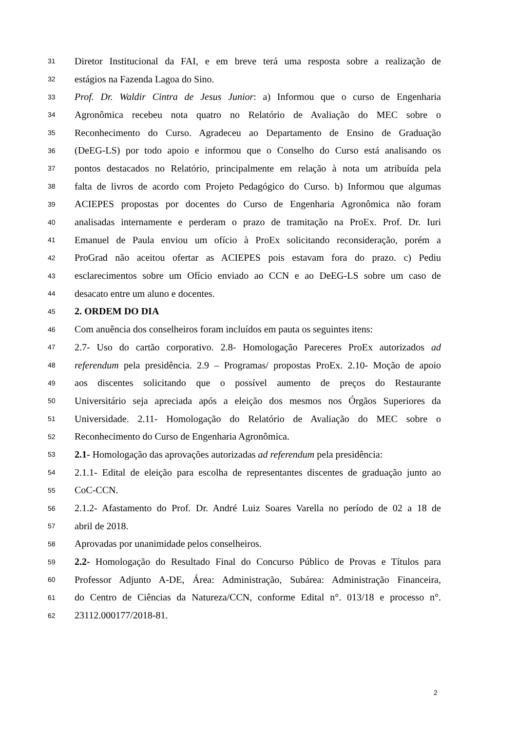31 Diretor Institucional da FAI, e em breve terá uma resposta sobre a realização de
32 estágios na Fazenda Lagoa do Sino.
33 Prof. Dr. Waldir Cintra de Jesus Junior: a) Informou que o curso de Engenharia
34 Agronômica recebeu nota quatro no Relatório de Avaliação do MEC sobre o
35 Reconhecimento do Curso. Agradeceu ao Departamento de Ensino de Graduação
36 (DeEG-LS) por todo apoio e informou que o Conselho do Curso está analisando os
37 pontos destacados no Relatório, principalmente em relação à nota um atribuída pela
38 falta de livros de acordo com Projeto Pedagógico do Curso. b) Informou que algumas
39 ACIEPES propostas por docentes do Curso de Engenharia Agronômica não foram
40 analisadas internamente e perderam o prazo de tramitação na ProEx. Prof. Dr. Iuri
41 Emanuel de Paula enviou um ofício à ProEx solicitando reconsideração, porém a
42 ProGrad não aceitou ofertar as ACIEPES pois estavam fora do prazo. c) Pediu
43 esclarecimentos sobre um Ofício enviado ao CCN e ao DeEG-LS sobre um caso de
44 desacato entre um aluno e docentes.
45 2. ORDEM DO DIA
46 Com anuência dos conselheiros foram incluídos em pauta os seguintes itens:
47 2.7- Uso do cartão corporativo. 2.8- Homologação Pareceres ProEx autorizados ad
48 referendum pela presidência. 2.9 – Programas/ propostas ProEx. 2.10- Moção de apoio
49 aos discentes solicitando que o possível aumento de preços do Restaurante
50 Universitário seja apreciada após a eleição dos mesmos nos Órgãos Superiores da
51 Universidade. 2.11- Homologação do Relatório de Avaliação do MEC sobre o
52 Reconhecimento do Curso de Engenharia Agronômica.
53 2.1- Homologação das aprovações autorizadas ad referendum pela presidência:
54 2.1.1- Edital de eleição para escolha de representantes discentes de graduação junto ao
55 CoC-CCN.
56 2.1.2- Afastamento do Prof. Dr. André Luiz Soares Varella no período de 02 a 18 de
57 abril de 2018.
58 Aprovadas por unanimidade pelos conselheiros.
59 2.2- Homologação do Resultado Final do Concurso Público de Provas e Títulos para
60 Professor Adjunto A-DE, Área: Administração, Subárea: Administração Financeira,
61 do Centro de Ciências da Natureza/CCN, conforme Edital n°. 013/18 e processo n°.
62 23112.000177/2018-81.
2